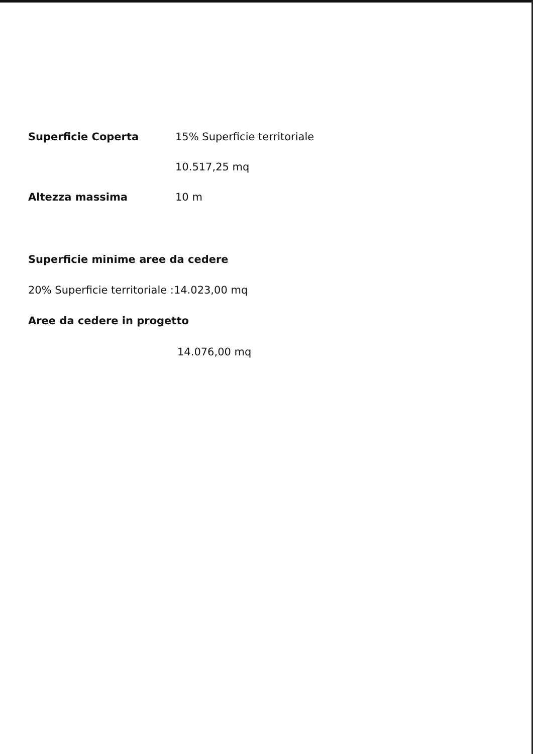Superficie Coperta 15% Superficie territoriale
10.517,25 mq
Altezza massima 10 m
Superficie minime aree da cedere
20% Superficie territoriale :14.023,00 mq
Aree da cedere in progetto
14.076,00 mq